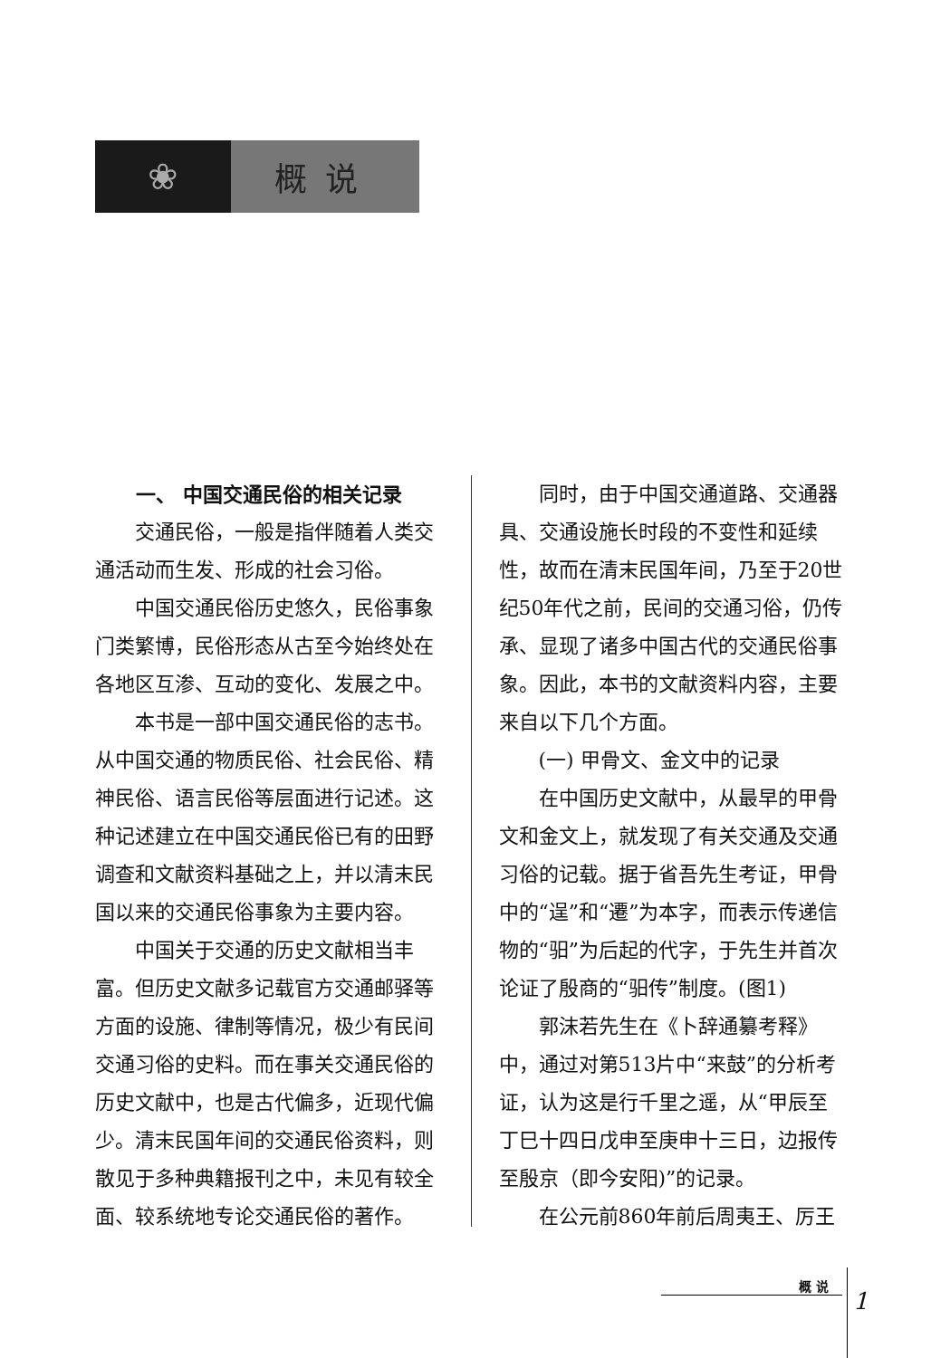❀ 概说
一、 中国交通民俗的相关记录
交通民俗，一般是指伴随着人类交通活动而生发、形成的社会习俗。
中国交通民俗历史悠久，民俗事象门类繁博，民俗形态从古至今始终处在各地区互渗、互动的变化、发展之中。
本书是一部中国交通民俗的志书。从中国交通的物质民俗、社会民俗、精神民俗、语言民俗等层面进行记述。这种记述建立在中国交通民俗已有的田野调查和文献资料基础之上，并以清末民国以来的交通民俗事象为主要内容。
中国关于交通的历史文献相当丰富。但历史文献多记载官方交通邮驿等方面的设施、律制等情况，极少有民间交通习俗的史料。而在事关交通民俗的历史文献中，也是古代偏多，近现代偏少。清末民国年间的交通民俗资料，则散见于多种典籍报刊之中，未见有较全面、较系统地专论交通民俗的著作。
同时，由于中国交通道路、交通器具、交通设施长时段的不变性和延续性，故而在清末民国年间，乃至于20世纪50年代之前，民间的交通习俗，仍传承、显现了诸多中国古代的交通民俗事象。因此，本书的文献资料内容，主要来自以下几个方面。
(一) 甲骨文、金文中的记录
在中国历史文献中，从最早的甲骨文和金文上，就发现了有关交通及交通习俗的记载。据于省吾先生考证，甲骨中的“逞”和“遷”为本字，而表示传递信物的“驲”为后起的代字，于先生并首次论证了殷商的“驲传”制度。(图1)
郭沫若先生在《卜辞通纂考释》中，通过对第513片中“来鼓”的分析考证，认为这是行千里之遥，从“甲辰至丁巳十四日戊申至庚申十三日，边报传至殷京（即今安阳)”的记录。
在公元前860年前后周夷王、厉王
概 说
1